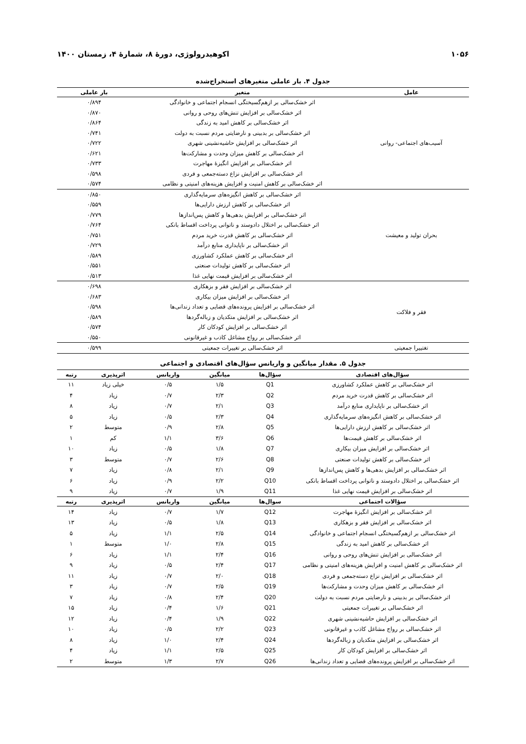۱۰۵۶ اکوهیدرولوژی، دورۀ ۸، شمارۀ ۴، زمستان ۱۴۰۰
جدول ۴. بار عاملی متغیرهای استخراج‌شده
| عامل | متغیر | بار عاملی |
| --- | --- | --- |
| آسیب‌های اجتماعی- روانی | اثر خشک‌سالی بر ازهم‌گسیختگی انسجام اجتماعی و خانوادگی | ۰/۸۹۴ |
| | اثر خشک‌سالی بر افزایش تنش‌های روحی و روانی | ۰/۸۷۰ |
| | اثر خشک‌سالی بر کاهش امید به زندگی | ۰/۸۶۴ |
| | اثر خشک‌سالی بر بدبینی و نارضایتی مردم نسبت به دولت | ۰/۷۴۱ |
| | اثر خشک‌سالی بر افزایش حاشیه‌نشینی شهری | ۰/۷۲۲ |
| | اثر خشک‌سالی بر کاهش میزان وحدت و مشارکت‌ها | ۰/۶۲۱ |
| | اثر خشک‌سالی بر افزایش انگیزۀ مهاجرت | ۰/۷۳۳ |
| | اثر خشک‌سالی بر افزایش نزاع دسته‌جمعی و فردی | ۰/۵۹۸ |
| | اثر خشک‌سالی بر کاهش امنیت و افزایش هزینه‌های امنیتی و نظامی | ۰/۵۷۴ |
| بحران تولید و معیشت | اثر خشک‌سالی بر کاهش انگیزه‌های سرمایه‌گذاری | ۰/۸۵۰ |
| | اثر خشک‌سالی بر کاهش ارزش دارایی‌ها | ۰/۵۵۹ |
| | اثر خشک‌سالی بر افزایش بدهی‌ها و کاهش پس‌اندازها | ۰/۷۷۹ |
| | اثر خشک‌سالی بر اختلال دادوستد و ناتوانی پرداخت اقساط بانکی | ۰/۷۶۴ |
| | اثر خشک‌سالی بر کاهش قدرت خرید مردم | ۰/۷۵۱ |
| | اثر خشک‌سالی بر ناپایداری منابع درآمد | ۰/۷۲۹ |
| | اثر خشک‌سالی بر کاهش عملکرد کشاورزی | ۰/۵۸۹ |
| | اثر خشک‌سالی بر کاهش تولیدات صنعتی | ۰/۵۵۱ |
| | اثر خشک‌سالی بر افزایش قیمت نهایی غذا | ۰/۵۱۳ |
| فقر و فلاکت | اثر خشک‌سالی بر افزایش فقر و بزهکاری | ۰/۶۹۸ |
| | اثر خشک‌سالی بر افزایش میزان بیکاری | ۰/۶۸۳ |
| | اثر خشک‌سالی بر افزایش پرونده‌های قضایی و تعداد زندانی‌ها | ۰/۵۹۸ |
| | اثر خشک‌سالی بر افزایش متکدیان و زباله‌گردها | ۰/۵۸۹ |
| | اثر خشک‌سالی بر افزایش کودکان کار | ۰/۵۷۴ |
| | اثر خشک‌سالی بر رواج مشاغل کاذب و غیرقانونی | ۰/۵۵۰ |
| تغتییرا جمعیتی | اثر خشک‌سالی بر تغییرات جمعیتی | ۰/۵۹۹ |
جدول ۵. مقدار میانگین و واریانس سؤال‌های اقتصادی و اجتماعی
| سؤال‌های اقتصادی | سؤال‌ها | میانگین | واریانس | اثرپذیری | رتبه |
| --- | --- | --- | --- | --- | --- |
| اثر خشک‌سالی بر کاهش عملکرد کشاورزی | Q1 | ۱/۵ | ۰/۵ | خیلی زیاد | ۱۱ |
| اثر خشک‌سالی بر کاهش قدرت خرید مردم | Q2 | ۲/۳ | ۰/۷ | زیاد | ۴ |
| اثر خشک‌سالی بر ناپایداری منابع درآمد | Q3 | ۲/۱ | ۰/۷ | زیاد | ۸ |
| اثر خشک‌سالی بر کاهش انگیزه‌های سرمایه‌گذاری | Q4 | ۲/۳ | ۰/۵ | زیاد | ۵ |
| اثر خشک‌سالی بر کاهش ارزش دارایی‌ها | Q5 | ۲/۸ | ۰/۹ | متوسط | ۲ |
| اثر خشک‌سالی بر کاهش قیمت‌ها | Q6 | ۳/۶ | ۱/۱ | کم | ۱ |
| اثر خشک‌سالی بر افزایش میزان بیکاری | Q7 | ۱/۸ | ۰/۵ | زیاد | ۱۰ |
| اثر خشک‌سالی بر کاهش تولیدات صنعتی | Q8 | ۲/۶ | ۰/۷ | متوسط | ۳ |
| اثر خشک‌سالی بر افزایش بدهی‌ها و کاهش پس‌اندازها | Q9 | ۲/۱ | ۰/۸ | زیاد | ۷ |
| اثر خشک‌سالی بر اختلال دادوستد و ناتوانی پرداخت اقساط بانکی | Q10 | ۲/۲ | ۰/۹ | زیاد | ۶ |
| اثر خشک‌سالی بر افزایش قیمت نهایی غذا | Q11 | ۱/۹ | ۰/۷ | زیاد | ۹ |
| سؤالات اجتماعی | سوال‌ها | میانگین | واریانس | اثرپذیری | رتبه |
| اثر خشک‌سالی بر افزایش انگیزۀ مهاجرت | Q12 | ۱/۷ | ۰/۷ | زیاد | ۱۴ |
| اثر خشک‌سالی بر افزایش فقر و بزهکاری | Q13 | ۱/۸ | ۰/۵ | زیاد | ۱۳ |
| اثر خشک‌سالی بر ازهم‌گسیختگی انسجام اجتماعی و خانوادگی | Q14 | ۲/۵ | ۱/۱ | زیاد | ۵ |
| اثر خشک‌سالی بر کاهش امید به زندگی | Q15 | ۲/۸ | ۱/۰ | متوسط | ۱ |
| اثر خشک‌سالی بر افزایش تنش‌های روحی و روانی | Q16 | ۲/۴ | ۱/۱ | زیاد | ۶ |
| اثر خشک‌سالی بر کاهش امنیت و افزایش هزینه‌های امنیتی و نظامی | Q17 | ۲/۴ | ۰/۵ | زیاد | ۹ |
| اثر خشک‌سالی بر افزایش نزاع دسته‌جمعی و فردی | Q18 | ۲/۰ | ۰/۷ | زیاد | ۱۱ |
| اثر خشک‌سالی بر کاهش میزان وحدت و مشارکت‌ها | Q19 | ۲/۵ | ۰/۷ | زیاد | ۳ |
| اثر خشک‌سالی بر بدبینی و نارضایتی مردم نسبت به دولت | Q20 | ۲/۴ | ۰/۸ | زیاد | ۷ |
| اثر خشک‌سالی بر تغییرات جمعیتی | Q21 | ۱/۶ | ۰/۴ | زیاد | ۱۵ |
| اثر خشک‌سالی بر افزایش حاشیه‌نشینی شهری | Q22 | ۱/۹ | ۰/۴ | زیاد | ۱۲ |
| اثر خشک‌سالی بر رواج مشاغل کاذب و غیرقانونی | Q23 | ۲/۲ | ۰/۵ | زیاد | ۱۰ |
| اثر خشک‌سالی بر افزایش متکدیان و زباله‌گردها | Q24 | ۲/۴ | ۱/۰ | زیاد | ۸ |
| اثر خشک‌سالی بر افزایش کودکان کار | Q25 | ۲/۵ | ۱/۱ | زیاد | ۴ |
| اثر خشک‌سالی بر افزایش پرونده‌های قضایی و تعداد زندانی‌ها | Q26 | ۲/۷ | ۱/۳ | متوسط | ۲ |